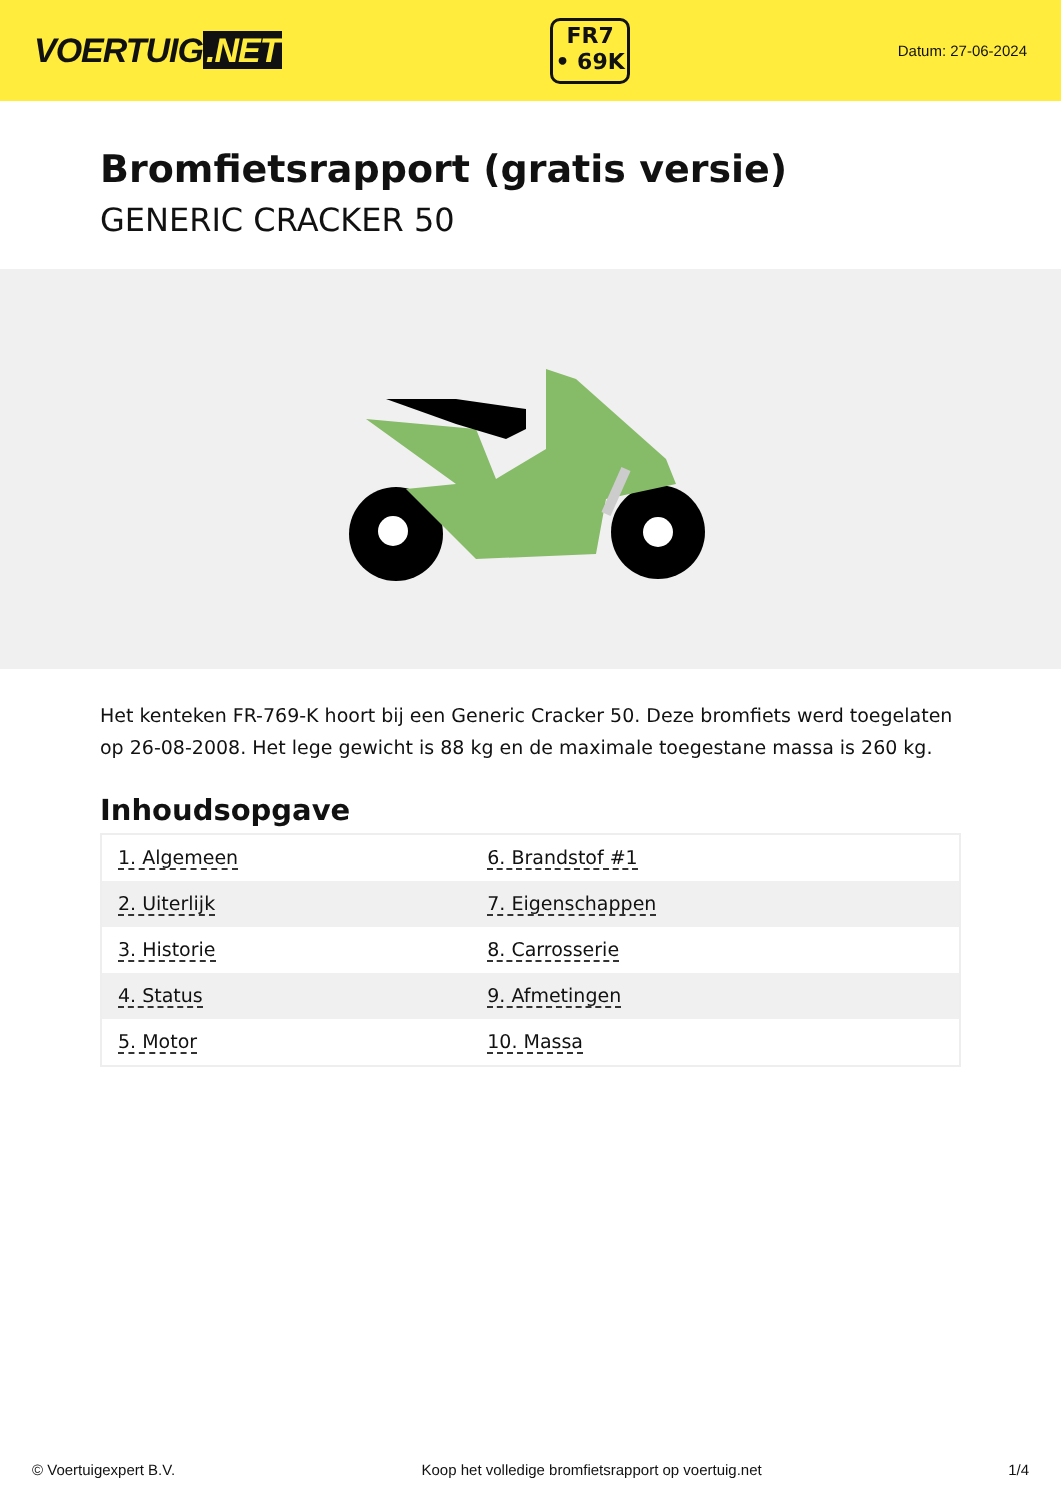VOERTUIG.NET
FR7
• 69K
Datum: 27-06-2024
Bromfietsrapport (gratis versie)
GENERIC CRACKER 50
Het kenteken FR-769-K hoort bij een Generic Cracker 50. Deze bromfiets werd toegelaten op 26-08-2008. Het lege gewicht is 88 kg en de maximale toegestane massa is 260 kg.
Inhoudsopgave
| 1. Algemeen | 6. Brandstof #1 |
| 2. Uiterlijk | 7. Eigenschappen |
| 3. Historie | 8. Carrosserie |
| 4. Status | 9. Afmetingen |
| 5. Motor | 10. Massa |
© Voertuigexpert B.V. Koop het volledige bromfietsrapport op voertuig.net 1/4